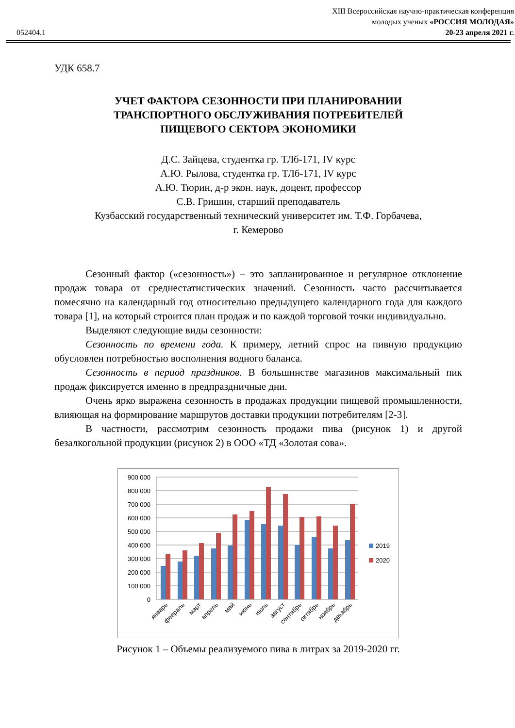052404.1
XIII Всероссийская научно-практическая конференция
молодых ученых «РОССИЯ МОЛОДАЯ»
20-23 апреля 2021 г.
УДК 658.7
УЧЕТ ФАКТОРА СЕЗОННОСТИ ПРИ ПЛАНИРОВАНИИ
ТРАНСПОРТНОГО ОБСЛУЖИВАНИЯ ПОТРЕБИТЕЛЕЙ
ПИЩЕВОГО СЕКТОРА ЭКОНОМИКИ
Д.С. Зайцева, студентка гр. ТЛб-171, IV курс
А.Ю. Рылова, студентка гр. ТЛб-171, IV курс
А.Ю. Тюрин, д-р экон. наук, доцент, профессор
С.В. Гришин, старший преподаватель
Кузбасский государственный технический университет им. Т.Ф. Горбачева,
г. Кемерово
Сезонный фактор («сезонность») – это запланированное и регулярное отклонение продаж товара от среднестатистических значений. Сезонность часто рассчитывается помесячно на календарный год относительно предыдущего календарного года для каждого товара [1], на который строится план продаж и по каждой торговой точки индивидуально.
Выделяют следующие виды сезонности:
Сезонность по времени года. К примеру, летний спрос на пивную продукцию обусловлен потребностью восполнения водного баланса.
Сезонность в период праздников. В большинстве магазинов максимальный пик продаж фиксируется именно в предпраздничные дни.
Очень ярко выражена сезонность в продажах продукции пищевой промышленности, влияющая на формирование маршрутов доставки продукции потребителям [2-3].
В частности, рассмотрим сезонность продажи пива (рисунок 1) и другой безалкогольной продукции (рисунок 2) в ООО «ТД «Золотая сова».
900 000
800 000
700 000
600 000
500 000
400 000
300 000
200 000
100 000
0
2019
2020
январь
февраль
март
апрель
май
июнь
июль
август
сентябрь
октябрь
ноябрь
декабрь
Рисунок 1 – Объемы реализуемого пива в литрах за 2019-2020 гг.